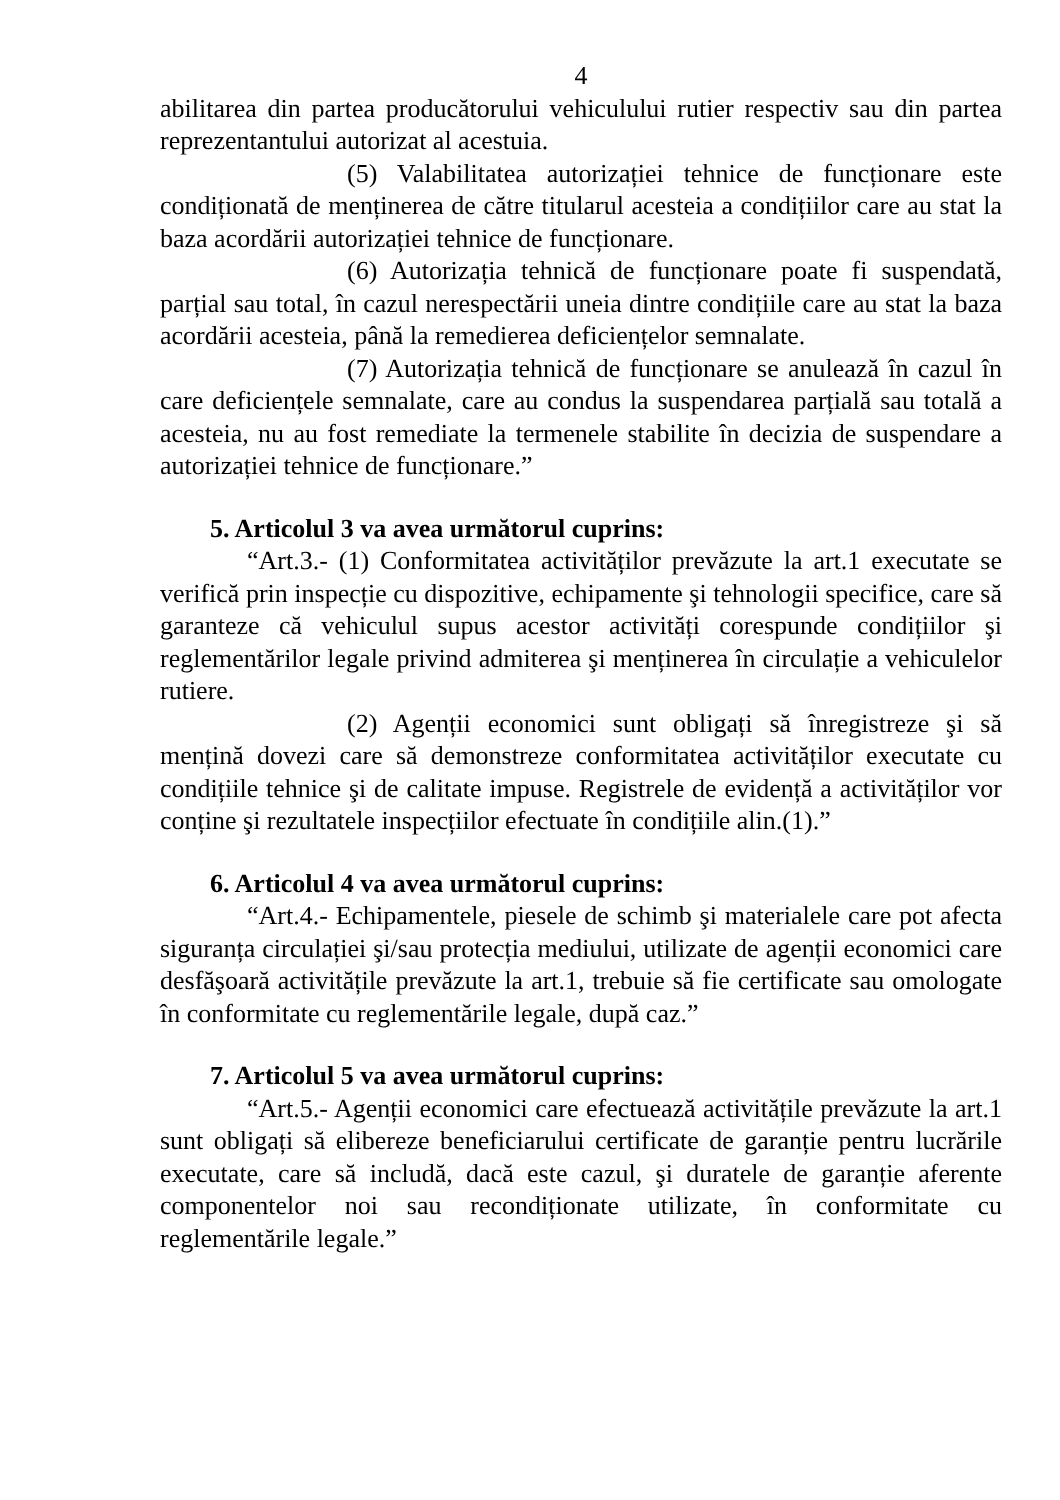4
abilitarea din partea producătorului vehiculului rutier respectiv sau din partea reprezentantului autorizat al acestuia.
(5) Valabilitatea autorizației tehnice de funcționare este condiționată de menținerea de către titularul acesteia a condițiilor care au stat la baza acordării autorizației tehnice de funcționare.
(6) Autorizația tehnică de funcționare poate fi suspendată, parțial sau total, în cazul nerespectării uneia dintre condițiile care au stat la baza acordării acesteia, până la remedierea deficiențelor semnalate.
(7) Autorizația tehnică de funcționare se anulează în cazul în care deficiențele semnalate, care au condus la suspendarea parțială sau totală a acesteia, nu au fost remediate la termenele stabilite în decizia de suspendare a autorizației tehnice de funcționare.”
5. Articolul 3 va avea următorul cuprins:
“Art.3.- (1) Conformitatea activităților prevăzute la art.1 executate se verifică prin inspecție cu dispozitive, echipamente şi tehnologii specifice, care să garanteze că vehiculul supus acestor activități corespunde condițiilor şi reglementărilor legale privind admiterea şi menținerea în circulație a vehiculelor rutiere.
(2) Agenții economici sunt obligați să înregistreze şi să mențină dovezi care să demonstreze conformitatea activităților executate cu condițiile tehnice şi de calitate impuse. Registrele de evidență a activităților vor conține şi rezultatele inspecțiilor efectuate în condițiile alin.(1).”
6. Articolul 4 va avea următorul cuprins:
“Art.4.- Echipamentele, piesele de schimb şi materialele care pot afecta siguranța circulației şi/sau protecția mediului, utilizate de agenții economici care desfăşoară activitățile prevăzute la art.1, trebuie să fie certificate sau omologate în conformitate cu reglementările legale, după caz.”
7. Articolul 5 va avea următorul cuprins:
“Art.5.- Agenții economici care efectuează activitățile prevăzute la art.1 sunt obligați să elibereze beneficiarului certificate de garanție pentru lucrările executate, care să includă, dacă este cazul, şi duratele de garanție aferente componentelor noi sau recondiționate utilizate, în conformitate cu reglementările legale.”